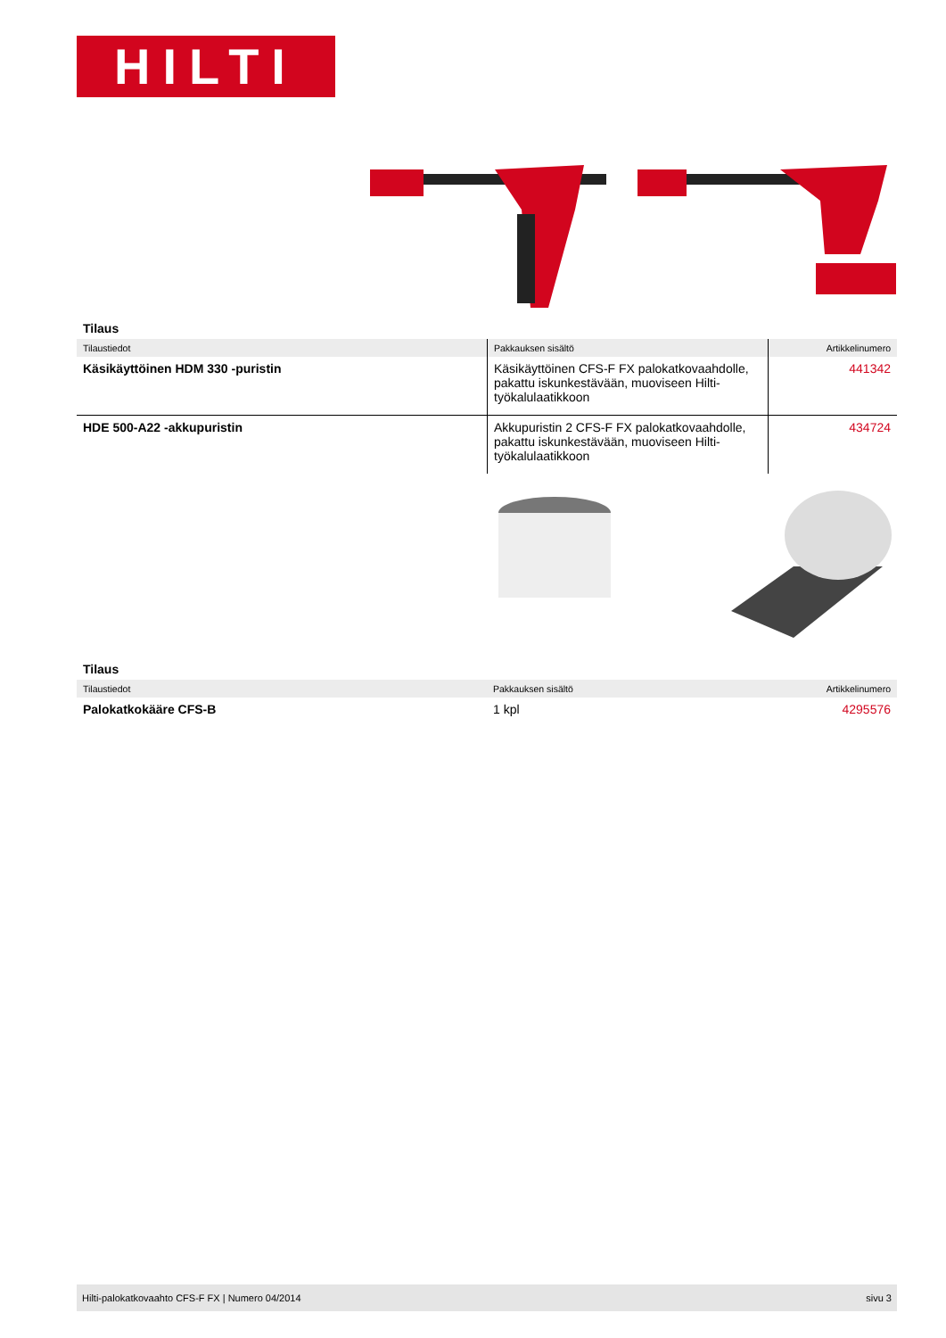HILTI
Tilaus
| Tilaustiedot | Pakkauksen sisältö | Artikkelinumero |
| --- | --- | --- |
| Käsikäyttöinen HDM 330 -puristin | Käsikäyttöinen CFS-F FX palokatkovaahdolle, pakattu iskunkestävään, muoviseen Hilti-työkalulaatikkoon | 441342 |
| HDE 500-A22 -akkupuristin | Akkupuristin 2 CFS-F FX palokatkovaahdolle, pakattu iskunkestävään, muoviseen Hilti-työkalulaatikkoon | 434724 |
Tilaus
| Tilaustiedot | Pakkauksen sisältö | Artikkelinumero |
| --- | --- | --- |
| Palokatkokääre CFS-B | 1 kpl | 4295576 |
Hilti-palokatkovaahto CFS-F FX | Numero 04/2014 sivu 3